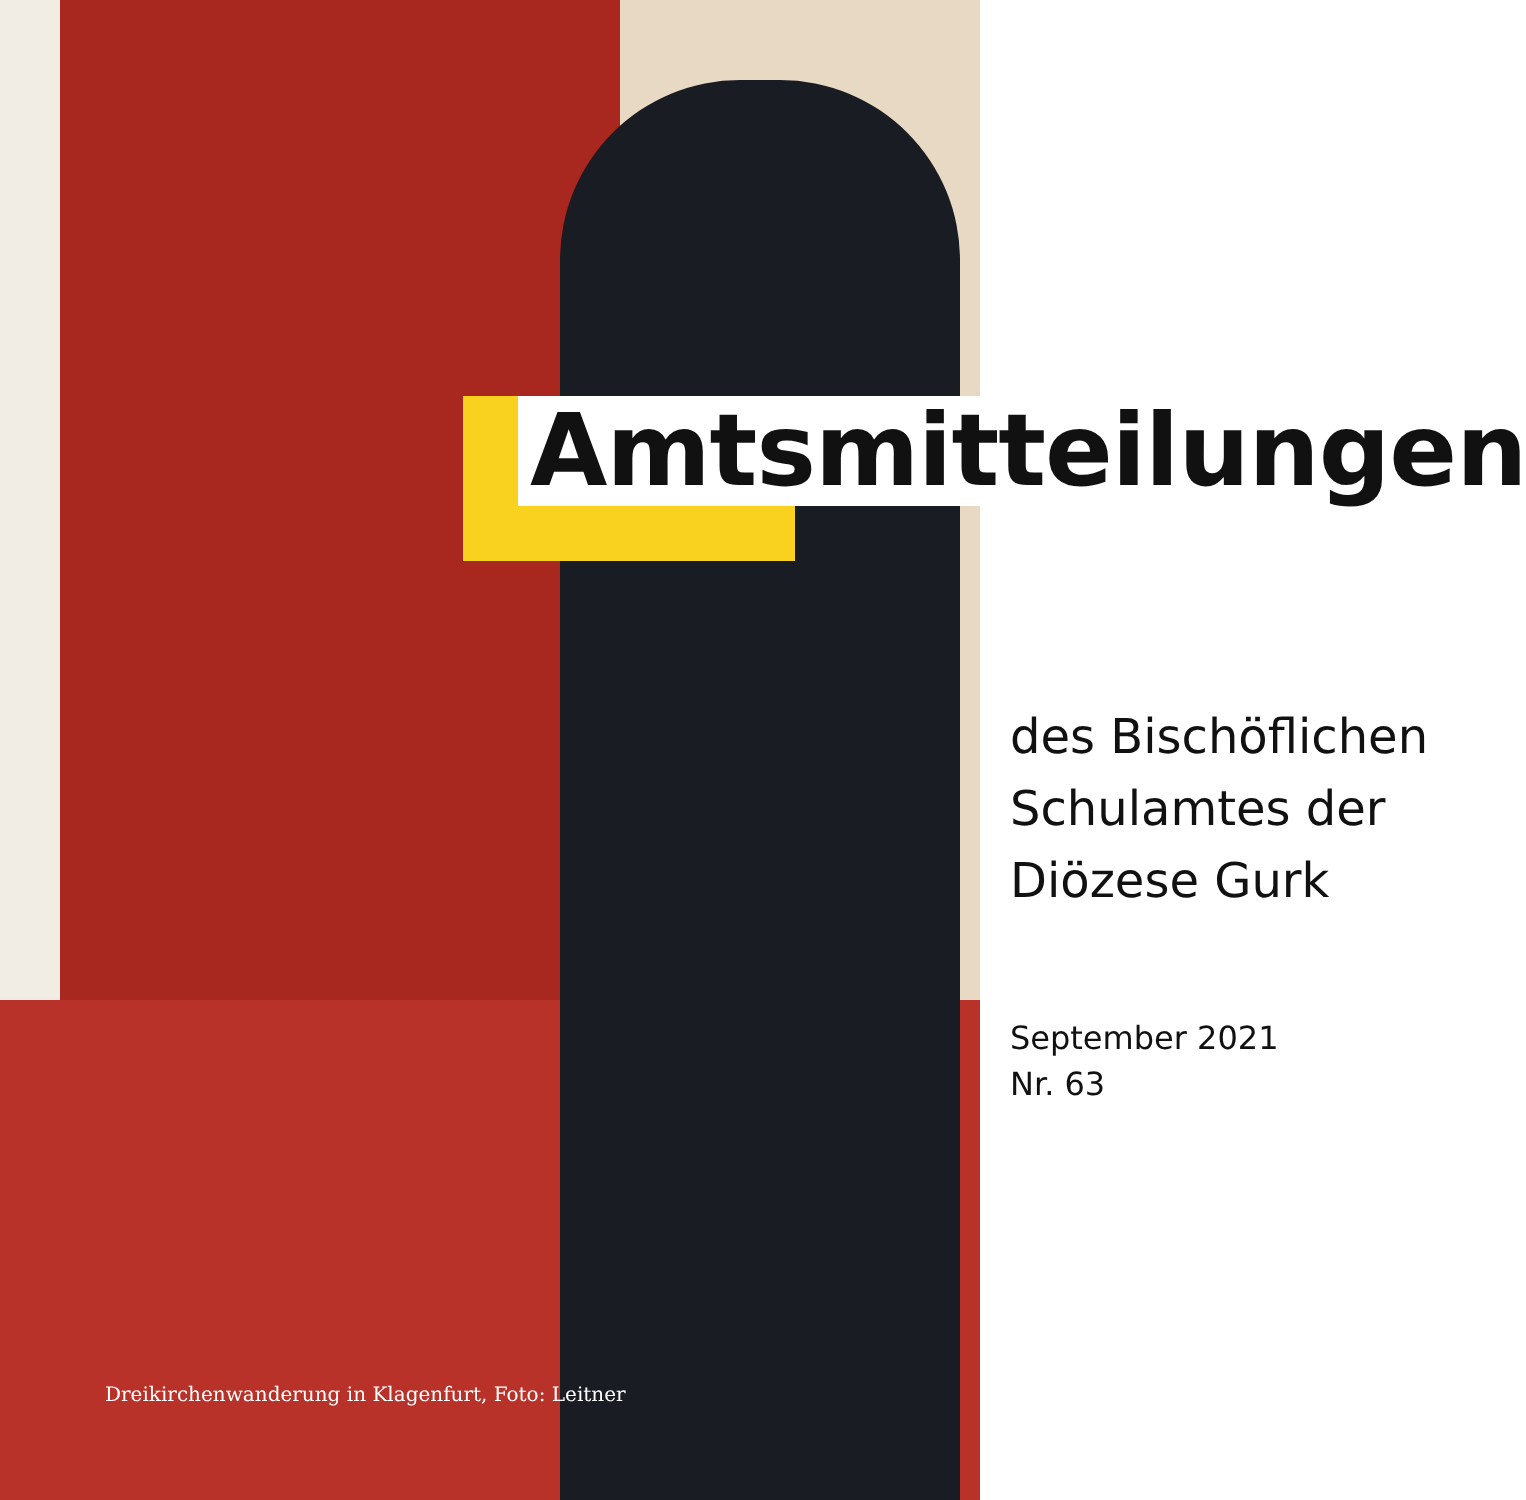Amtsmitteilungen
des Bischöflichen
Schulamtes der
Diözese Gurk
September 2021
Nr. 63
Dreikirchenwanderung in Klagenfurt, Foto: Leitner